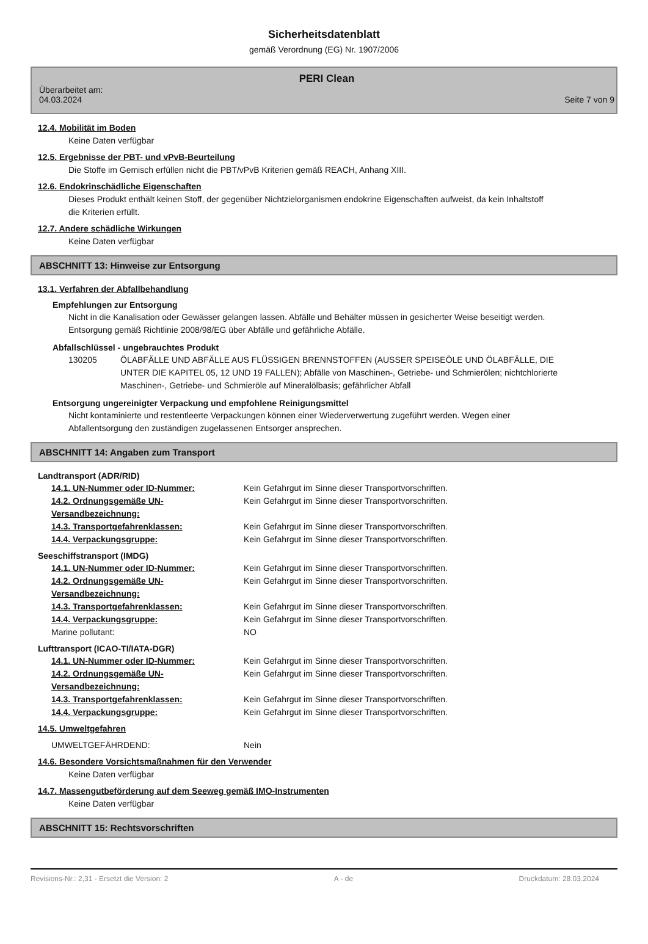Sicherheitsdatenblatt
gemäß Verordnung (EG) Nr. 1907/2006
PERI Clean
Überarbeitet am:
04.03.2024 Seite 7 von 9
12.4. Mobilität im Boden
Keine Daten verfügbar
12.5. Ergebnisse der PBT- und vPvB-Beurteilung
Die Stoffe im Gemisch erfüllen nicht die PBT/vPvB Kriterien gemäß REACH, Anhang XIII.
12.6. Endokrinschädliche Eigenschaften
Dieses Produkt enthält keinen Stoff, der gegenüber Nichtzielorganismen endokrine Eigenschaften aufweist, da kein Inhaltstoff die Kriterien erfüllt.
12.7. Andere schädliche Wirkungen
Keine Daten verfügbar
ABSCHNITT 13: Hinweise zur Entsorgung
13.1. Verfahren der Abfallbehandlung
Empfehlungen zur Entsorgung
Nicht in die Kanalisation oder Gewässer gelangen lassen. Abfälle und Behälter müssen in gesicherter Weise beseitigt werden. Entsorgung gemäß Richtlinie 2008/98/EG über Abfälle und gefährliche Abfälle.
Abfallschlüssel - ungebrauchtes Produkt
| 130205 | ÖLABFÄLLE UND ABFÄLLE AUS FLÜSSIGEN BRENNSTOFFEN (AUSSER SPEISEÖLE UND ÖLABFÄLLE, DIE UNTER DIE KAPITEL 05, 12 UND 19 FALLEN); Abfälle von Maschinen-, Getriebe- und Schmierölen; nichtchlorierte Maschinen-, Getriebe- und Schmieröle auf Mineralölbasis; gefährlicher Abfall |
Entsorgung ungereinigter Verpackung und empfohlene Reinigungsmittel
Nicht kontaminierte und restentleerte Verpackungen können einer Wiederverwertung zugeführt werden. Wegen einer Abfallentsorgung den zuständigen zugelassenen Entsorger ansprechen.
ABSCHNITT 14: Angaben zum Transport
Landtransport (ADR/RID)
| 14.1. UN-Nummer oder ID-Nummer: | Kein Gefahrgut im Sinne dieser Transportvorschriften. |
| 14.2. Ordnungsgemäße UN-Versandbezeichnung: | Kein Gefahrgut im Sinne dieser Transportvorschriften. |
| 14.3. Transportgefahrenklassen: | Kein Gefahrgut im Sinne dieser Transportvorschriften. |
| 14.4. Verpackungsgruppe: | Kein Gefahrgut im Sinne dieser Transportvorschriften. |
Seeschiffstransport (IMDG)
| 14.1. UN-Nummer oder ID-Nummer: | Kein Gefahrgut im Sinne dieser Transportvorschriften. |
| 14.2. Ordnungsgemäße UN-Versandbezeichnung: | Kein Gefahrgut im Sinne dieser Transportvorschriften. |
| 14.3. Transportgefahrenklassen: | Kein Gefahrgut im Sinne dieser Transportvorschriften. |
| 14.4. Verpackungsgruppe: | Kein Gefahrgut im Sinne dieser Transportvorschriften. |
| Marine pollutant: | NO |
Lufttransport (ICAO-TI/IATA-DGR)
| 14.1. UN-Nummer oder ID-Nummer: | Kein Gefahrgut im Sinne dieser Transportvorschriften. |
| 14.2. Ordnungsgemäße UN-Versandbezeichnung: | Kein Gefahrgut im Sinne dieser Transportvorschriften. |
| 14.3. Transportgefahrenklassen: | Kein Gefahrgut im Sinne dieser Transportvorschriften. |
| 14.4. Verpackungsgruppe: | Kein Gefahrgut im Sinne dieser Transportvorschriften. |
14.5. Umweltgefahren
| UMWELTGEFÄHRDEND: | Nein |
14.6. Besondere Vorsichtsmaßnahmen für den Verwender
Keine Daten verfügbar
14.7. Massengutbeförderung auf dem Seeweg gemäß IMO-Instrumenten
Keine Daten verfügbar
ABSCHNITT 15: Rechtsvorschriften
Revisions-Nr.: 2,31 - Ersetzt die Version: 2 A - de Druckdatum: 28.03.2024